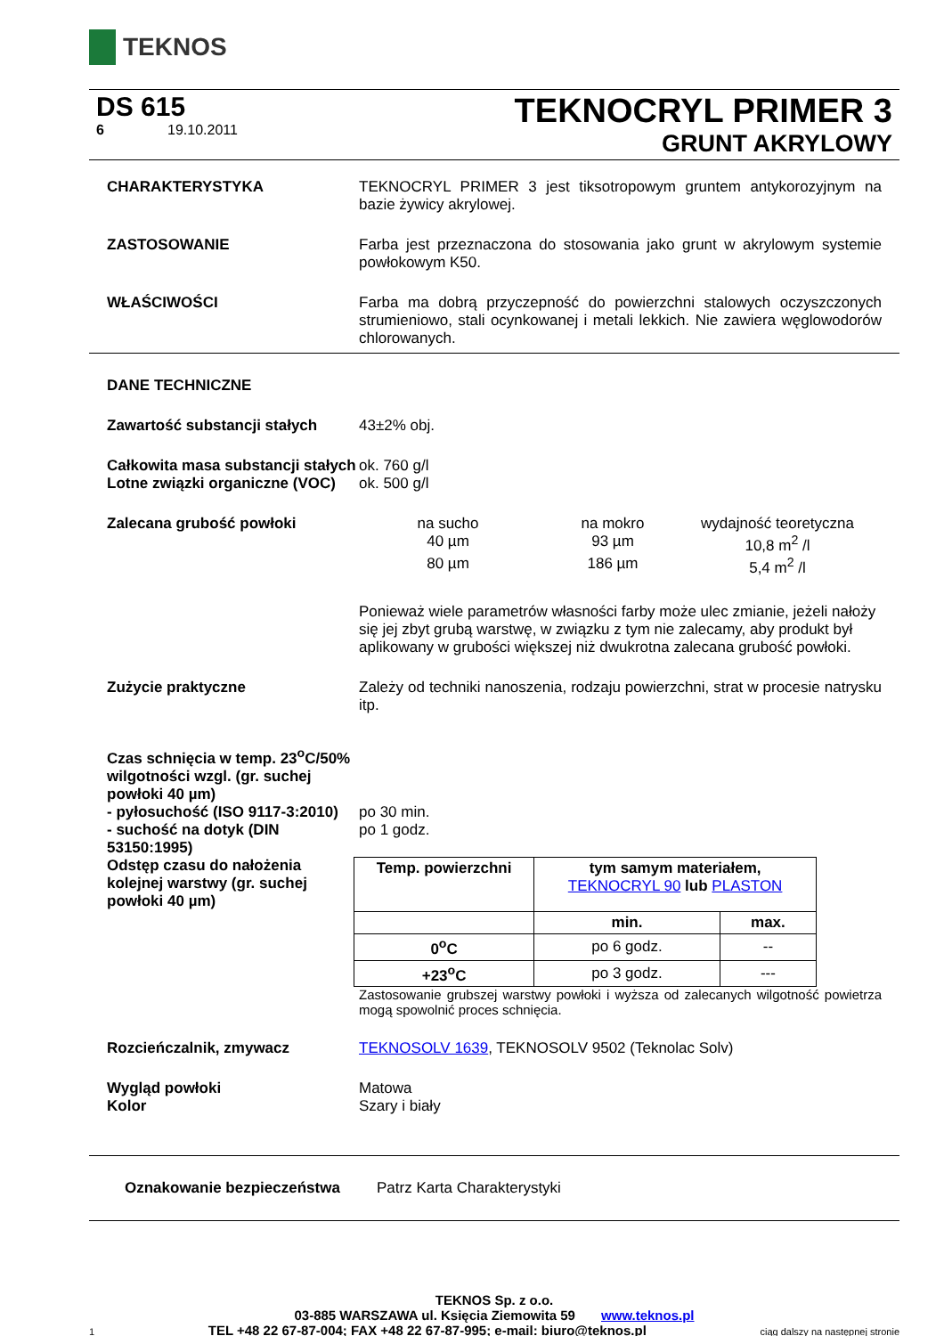TEKNOS
DS 615
6 19.10.2011
TEKNOCRYL PRIMER 3
GRUNT AKRYLOWY
CHARAKTERYSTYKA TEKNOCRYL PRIMER 3 jest tiksotropowym gruntem antykorozyjnym na bazie żywicy akrylowej.
ZASTOSOWANIE Farba jest przeznaczona do stosowania jako grunt w akrylowym systemie powłokowym K50.
WŁAŚCIWOŚCI Farba ma dobrą przyczepność do powierzchni stalowych oczyszczonych strumieniowo, stali ocynkowanej i metali lekkich. Nie zawiera węglowodorów chlorowanych.
DANE TECHNICZNE
Zawartość substancji stałych
43±2% obj.
Całkowita masa substancji stałych
ok. 760 g/l
Lotne związki organiczne (VOC)
ok. 500 g/l
Zalecana grubość powłoki na sucho na mokro wydajność teoretyczna 40 µm 93 µm 10,8 m<sup>2</sup> /l 80 µm 186 µm 5,4 m<sup>2</sup> /l
Ponieważ wiele parametrów własności farby może ulec zmianie, jeżeli nałoży się jej zbyt grubą warstwę, w związku z tym nie zalecamy, aby produkt był aplikowany w grubości większej niż dwukrotna zalecana grubość powłoki.
Zużycie praktyczne Zależy od techniki nanoszenia, rodzaju powierzchni, strat w procesie natrysku itp.
Czas schnięcia w temp. 23<sup>o</sup>C/50% wilgotności wzgl. (gr. suchej powłoki 40 µm)
- pyłosuchość (ISO 9117-3:2010)
po 30 min.
- suchość na dotyk (DIN 53150:1995)
po 1 godz.
Odstęp czasu do nałożenia kolejnej warstwy (gr. suchej powłoki 40 µm)
| Temp. powierzchni | tym samym materiałem, TEKNOCRYL 90 lub PLASTON | |
| --- | --- | --- |
| | min. | max. |
| 0<sup>o</sup>C | po 6 godz. | -- |
| +23<sup>o</sup>C | po 3 godz. | --- |
Zastosowanie grubszej warstwy powłoki i wyższa od zalecanych wilgotność powietrza mogą spowolnić proces schnięcia.
Rozcieńczalnik, zmywacz TEKNOSOLV 1639, TEKNOSOLV 9502 (Teknolac Solv)
Wygląd powłoki
Kolor
Matowa
Szary i biały
Oznakowanie bezpieczeństwa Patrz Karta Charakterystyki
TEKNOS Sp. z o.o.
03-885 WARSZAWA ul. Księcia Ziemowita 59 www.teknos.pl
1 TEL +48 22 67-87-004; FAX +48 22 67-87-995; e-mail: biuro@teknos.pl ciąg dalszy na następnej stronie